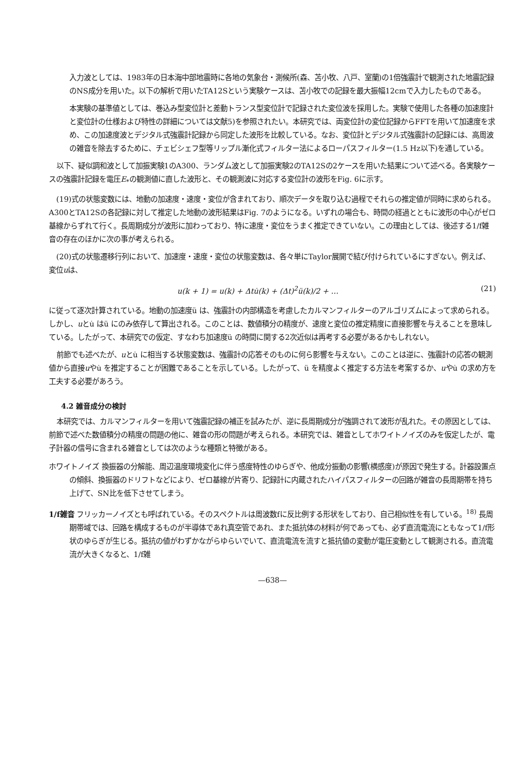入力波としては、1983年の日本海中部地震時に各地の気象台・測候所(森、苫小牧、八戸、室蘭)の1倍強震計で観測された地震記録のNS成分を用いた。以下の解析で用いたTA12Sという実験ケースは、苫小牧での記録を最大振幅12cmで入力したものである。
本実験の基準値としては、巻込み型変位計と差動トランス型変位計で記録された変位波を採用した。実験で使用した各種の加速度計と変位計の仕様および特性の詳細については文献5)を参照されたい。本研究では、両変位計の変位記録からFFTを用いて加速度を求め、この加速度波とデジタル式強震計記録から同定した波形を比較している。なお、変位計とデジタル式強震計の記録には、高周波の雑音を除去するために、チェビシェフ型等リップル漸化式フィルター法によるローパスフィルター(1.5 Hz以下)を通している。
以下、疑似調和波として加振実験1のA300、ランダム波として加振実験2のTA12Sの2ケースを用いた結果について述べる。各実験ケースの強震計記録を電圧E<sub>*</sub>の観測値に直した波形と、その観測波に対応する変位計の波形をFig. 6に示す。
(19)式の状態変数には、地動の加速度・速度・変位が含まれており、順次データを取り込む過程でそれらの推定値が同時に求められる。A300とTA12Sの各記録に対して推定した地動の波形結果はFig. 7のようになる。いずれの場合も、時間の経過とともに波形の中心がゼロ基線からずれて行く。長周期成分が波形に加わっており、特に速度・変位をうまく推定できていない。この理由としては、後述する1/f雑音の存在のほかに次の事が考えられる。
(20)式の状態遷移行列において、加速度・速度・変位の状態変数は、各々単にTaylor展開で結び付けられているにすぎない。例えば、変位uは、
u(k + 1) = u(k) + Δtu̇(k) + (Δt)<sup>2</sup>ü(k)/2 + … (21)
に従って逐次計算されている。地動の加速度ü は、強震計の内部構造を考慮したカルマンフィルターのアルゴリズムによって求められる。しかし、uとu̇ はü にのみ依存して算出される。このことは、数値積分の精度が、速度と変位の推定精度に直接影響を与えることを意味している。したがって、本研究での仮定、すなわち加速度ü の時間に関する2次近似は再考する必要があるかもしれない。
前節でも述べたが、uとu̇ に相当する状態変数は、強震計の応答そのものに何ら影響を与えない。このことは逆に、強震計の応答の観測値から直接uやu̇ を推定することが困難であることを示している。したがって、ü を精度よく推定する方法を考案するか、uやu̇ の求め方を工夫する必要があろう。
4.2 雑音成分の検討
本研究では、カルマンフィルターを用いて強震記録の補正を試みたが、逆に長周期成分が強調されて波形が乱れた。その原因としては、前節で述べた数値積分の精度の問題の他に、雑音の形の問題が考えられる。本研究では、雑音としてホワイトノイズのみを仮定したが、電子計器の信号に含まれる雑音としては次のような種類と特徴がある。
ホワイトノイズ 換振器の分解能、周辺温度環境変化に伴う感度特性のゆらぎや、他成分振動の影響(横感度)が原因で発生する。計器設置点の傾斜、換振器のドリフトなどにより、ゼロ基線が片寄り、記録計に内蔵されたハイパスフィルターの回路が雑音の長周期帯を持ち上げて、SN比を低下させてしまう。
1/f雑音 フリッカーノイズとも呼ばれている。そのスペクトルは周波数fに反比例する形状をしており、自己相似性を有している。<sup>18)</sup> 長周期帯域では、回路を構成するものが半導体であれ真空管であれ、また抵抗体の材料が何であっても、必ず直流電流にともなって1/f形状のゆらぎが生じる。抵抗の値がわずかながらゆらいでいて、直流電流を流すと抵抗値の変動が電圧変動として観測される。直流電流が大きくなると、1/f雑
—638—